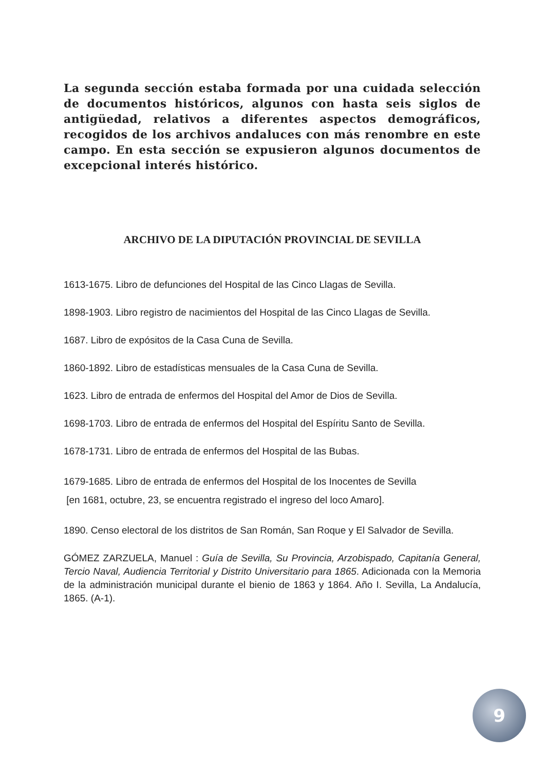La segunda sección estaba formada por una cuidada selección de documentos históricos, algunos con hasta seis siglos de antigüedad, relativos a diferentes aspectos demográficos, recogidos de los archivos andaluces con más renombre en este campo. En esta sección se expusieron algunos documentos de excepcional interés histórico.
ARCHIVO DE LA DIPUTACIÓN PROVINCIAL DE SEVILLA
1613-1675. Libro de defunciones del Hospital de las Cinco Llagas de Sevilla.
1898-1903. Libro registro de nacimientos del Hospital de las Cinco Llagas de Sevilla.
1687. Libro de expósitos de la Casa Cuna de Sevilla.
1860-1892. Libro de estadísticas mensuales de la Casa Cuna de Sevilla.
1623. Libro de entrada de enfermos del Hospital del Amor de Dios de Sevilla.
1698-1703. Libro de entrada de enfermos del Hospital del Espíritu Santo de Sevilla.
1678-1731. Libro de entrada de enfermos del Hospital de las Bubas.
1679-1685. Libro de entrada de enfermos del Hospital de los Inocentes de Sevilla
[en 1681, octubre, 23, se encuentra registrado el ingreso del loco Amaro].
1890. Censo electoral de los distritos de San Román, San Roque y El Salvador de Sevilla.
GÓMEZ ZARZUELA, Manuel : Guía de Sevilla, Su Provincia, Arzobispado, Capitanía General, Tercio Naval, Audiencia Territorial y Distrito Universitario para 1865. Adicionada con la Memoria de la administración municipal durante el bienio de 1863 y 1864. Año I. Sevilla, La Andalucía, 1865. (A-1).
9